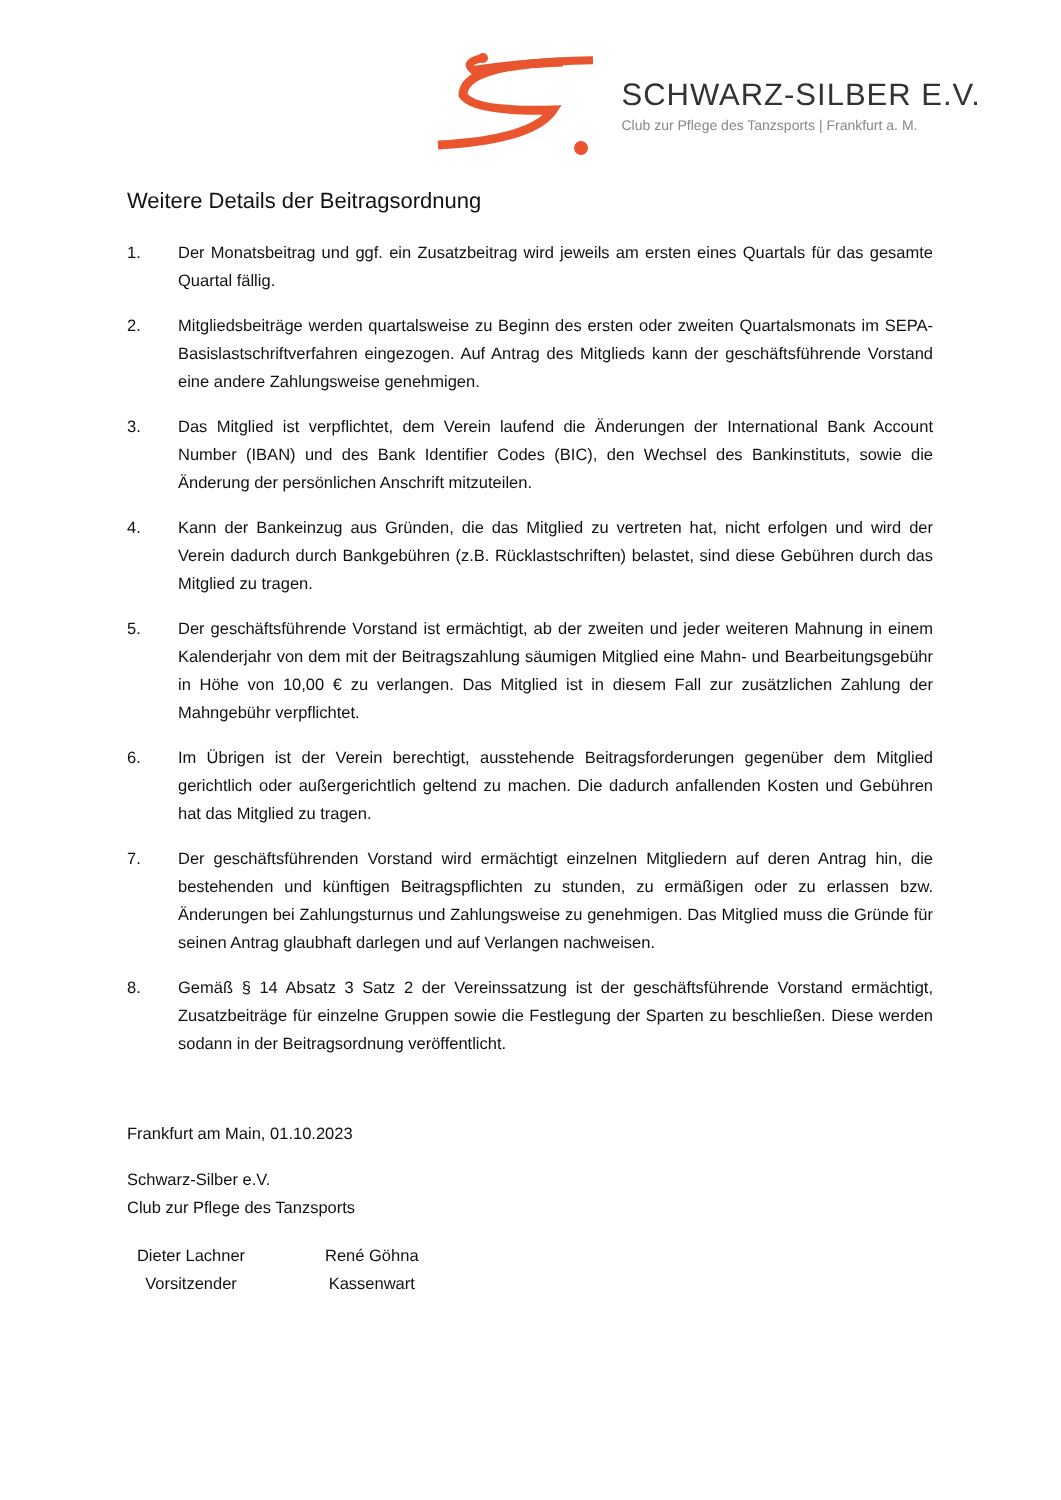SCHWARZ-SILBER E.V.
Club zur Pflege des Tanzsports | Frankfurt a. M.
Weitere Details der Beitragsordnung
1. Der Monatsbeitrag und ggf. ein Zusatzbeitrag wird jeweils am ersten eines Quartals für das gesamte Quartal fällig.
2. Mitgliedsbeiträge werden quartalsweise zu Beginn des ersten oder zweiten Quartalsmonats im SEPA-Basislastschriftverfahren eingezogen. Auf Antrag des Mitglieds kann der geschäftsführende Vorstand eine andere Zahlungsweise genehmigen.
3. Das Mitglied ist verpflichtet, dem Verein laufend die Änderungen der International Bank Account Number (IBAN) und des Bank Identifier Codes (BIC), den Wechsel des Bankinstituts, sowie die Änderung der persönlichen Anschrift mitzuteilen.
4. Kann der Bankeinzug aus Gründen, die das Mitglied zu vertreten hat, nicht erfolgen und wird der Verein dadurch durch Bankgebühren (z.B. Rücklastschriften) belastet, sind diese Gebühren durch das Mitglied zu tragen.
5. Der geschäftsführende Vorstand ist ermächtigt, ab der zweiten und jeder weiteren Mahnung in einem Kalenderjahr von dem mit der Beitragszahlung säumigen Mitglied eine Mahn- und Bearbeitungsgebühr in Höhe von 10,00 € zu verlangen. Das Mitglied ist in diesem Fall zur zusätzlichen Zahlung der Mahngebühr verpflichtet.
6. Im Übrigen ist der Verein berechtigt, ausstehende Beitragsforderungen gegenüber dem Mitglied gerichtlich oder außergerichtlich geltend zu machen. Die dadurch anfallenden Kosten und Gebühren hat das Mitglied zu tragen.
7. Der geschäftsführenden Vorstand wird ermächtigt einzelnen Mitgliedern auf deren Antrag hin, die bestehenden und künftigen Beitragspflichten zu stunden, zu ermäßigen oder zu erlassen bzw. Änderungen bei Zahlungsturnus und Zahlungsweise zu genehmigen. Das Mitglied muss die Gründe für seinen Antrag glaubhaft darlegen und auf Verlangen nachweisen.
8. Gemäß § 14 Absatz 3 Satz 2 der Vereinssatzung ist der geschäftsführende Vorstand ermächtigt, Zusatzbeiträge für einzelne Gruppen sowie die Festlegung der Sparten zu beschließen. Diese werden sodann in der Beitragsordnung veröffentlicht.
Frankfurt am Main, 01.10.2023
Schwarz-Silber e.V.
Club zur Pflege des Tanzsports
Dieter Lachner
Vorsitzender
René Göhna
Kassenwart